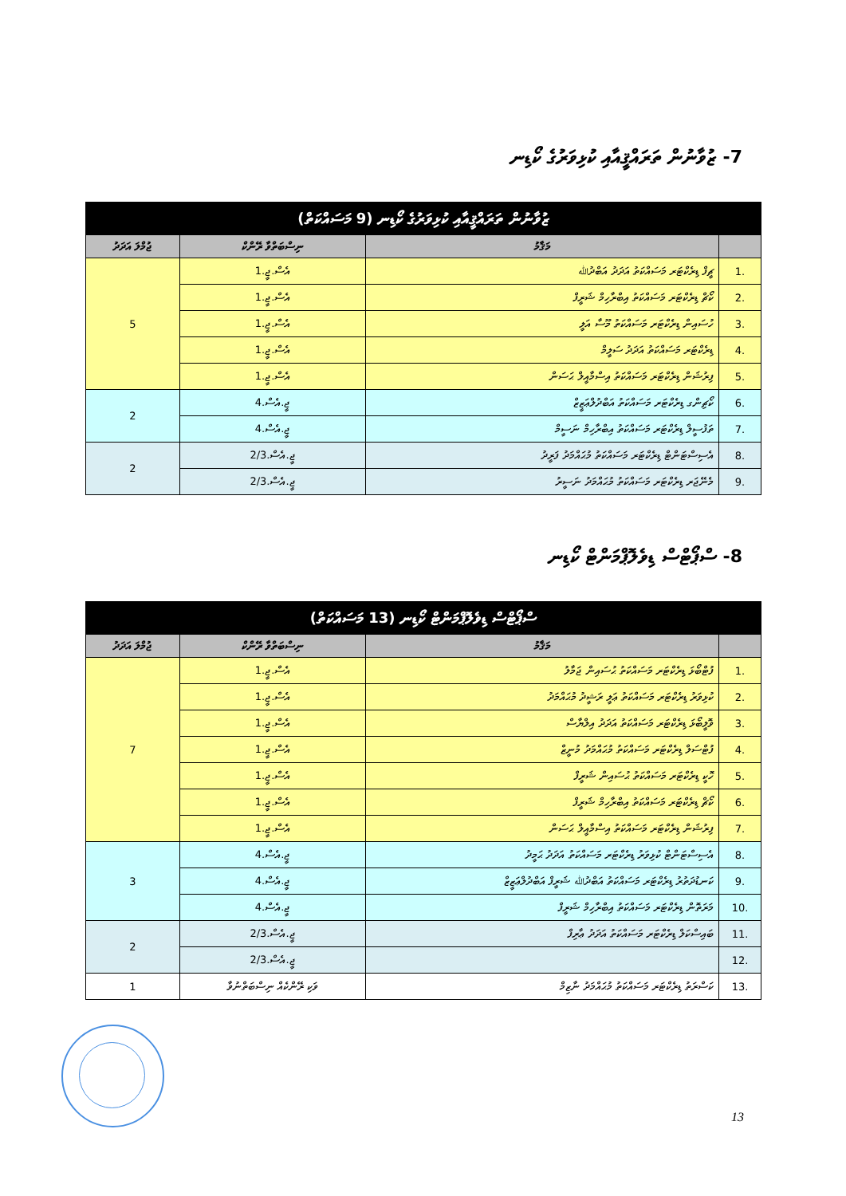7- ޒުވާނުން ތަރައްޤީއާއި ކުޅިވަރުގެ ކޯޑިނ
| ޒުވާނުން ތަރައްޤީއާއި ކުޅިވަރުގެ ކޯޑިނ (9 މަސައްކަތް) | | | |
| --- | --- | --- | --- |
| | މަޤާމު | ނިސްބަތްވާ ރޭންކް | ޖުމްލަ އަދަދު |
| .1 | ޗީފް ޑިރެކްޓަރ މަސައްކަތު އަދަދު އަބްދުﷲ | އެސް.ޖީ.1 | 5 |
| .2 | ކޯޗް ޑިރެކްޓަރ މަސައްކަތު އިބްރާހިމް ޝަރީފް | އެސް.ޖީ.1 | |
| .3 | ހުސައިން ޑިރެކްޓަރ މަސައްކަތު މޫސާ އަލީ | އެސް.ޖީ.1 | |
| .4 | ޑިރެކްޓަރ މަސައްކަތު އަދަދު ސަލީމް | އެސް.ޖީ.1 | |
| .5 | ފިރުޝަން ޑިރެކްޓަރ މަސައްކަތު އިސްމާއީލް ޙަސަން | އެސް.ޖީ.1 | |
| .6 | ކޯޗިންގ ޑިރެކްޓަރ މަސައްކަތު އަބްދުލްޢަޒީޒް | ޖީ.އެސް.4 | 2 |
| .7 | ތަފުސީލް ޑިރެކްޓަރ މަސައްކަތު އިބްރާހިމް ނަސީމް | ޖީ.އެސް.4 | |
| .8 | އެސިސްޓަންޓް ޑިރެކްޓަރ މަސައްކަތު މުޙައްމަދު ފަރީދު | ޖީ.އެސް.2/3 | 2 |
| .9 | މެނޭޖަރ ޑިރެކްޓަރ މަސައްކަތު މުޙައްމަދު ނަސީރު | ޖީ.އެސް.2/3 | |
8- ސްޕޯޓްސް ޑިވެލޮޕްމަންޓް ކޯޑިނ
| ސްޕޯޓްސް ޑިވެލޮޕްމަންޓް ކޯޑިނ (13 މަސައްކަތް) | | | |
| --- | --- | --- | --- |
| | މަޤާމު | ނިސްބަތްވާ ރޭންކް | ޖުމްލަ އަދަދު |
| .1 | ފުޓްބޯޅަ ޑިރެކްޓަރ މަސައްކަތު ޙުސައިން ޖަމާލު | އެސް.ޖީ.1 | 7 |
| .2 | ކުޅިވަރު ޑިރެކްޓަރ މަސައްކަތު ޢަލީ ރަޝީދު މުޙައްމަދު | އެސް.ޖީ.1 | |
| .3 | ވޮލީބޯޅަ ޑިރެކްޓަރ މަސައްކަތު އަދަދު އިލްޔާސް | އެސް.ޖީ.1 | |
| .4 | ފުޓްސަލް ޑިރެކްޓަރ މަސައްކަތު މުޙައްމަދު މުނީޒް | އެސް.ޖީ.1 | |
| .5 | ހޮކީ ޑިރެކްޓަރ މަސައްކަތު ޙުސައިން ޝަރީފް | އެސް.ޖީ.1 | |
| .6 | ކޯޗް ޑިރެކްޓަރ މަސައްކަތު އިބްރާހިމް ޝަރީފް | އެސް.ޖީ.1 | |
| .7 | ފިރުޝަން ޑިރެކްޓަރ މަސައްކަތު އިސްމާއީލް ޙަސަން | އެސް.ޖީ.1 | |
| .8 | އެސިސްޓަންޓް ކުޅިވަރު ޑިރެކްޓަރ މަސައްކަތު އަދަދު ޙަމީދު | ޖީ.އެސް.4 | 3 |
| .9 | ކަނޑުދަތުރު ޑިރެކްޓަރ މަސައްކަތު އަބްދުﷲ ޝަރީފް އަބްދުލްޢަޒީޒް | ޖީ.އެސް.4 | |
| .10 | މަރަތޮން ޑިރެކްޓަރ މަސައްކަތު އިބްރާހިމް ޝަރީފް | ޖީ.އެސް.4 | |
| .11 | ބައިސްކަލް ޑިރެކްޓަރ މަސައްކަތު އަދަދު ޢާރިފް | ޖީ.އެސް.2/3 | 2 |
| .12 | | ޖީ.އެސް.2/3 | |
| .13 | ކަސްރަތު ޑިރެކްޓަރ މަސައްކަތު މުޙައްމަދު ނާޒިމް | ވަކި ރޭންކެއް ނިސްބަތްނުވާ | 1 |
13